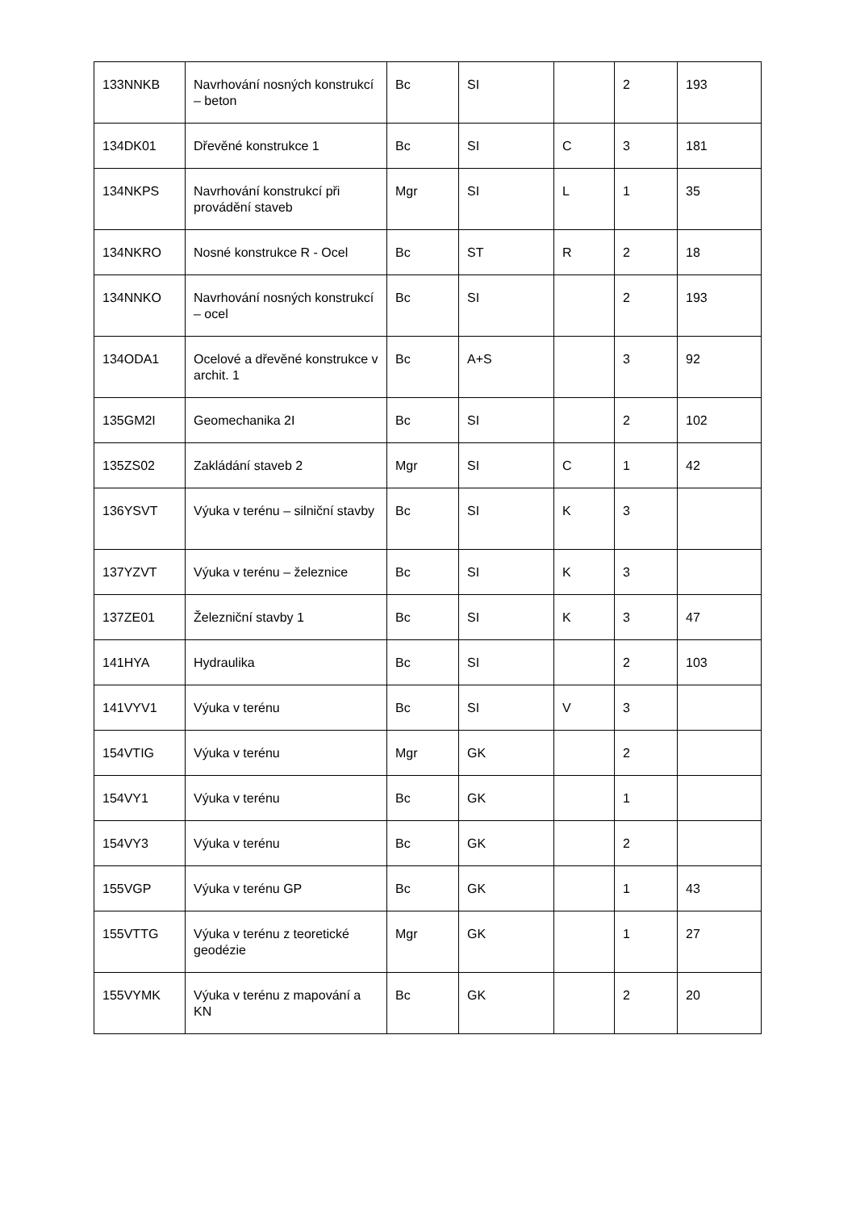| 133NNKB | Navrhování nosných konstrukcí – beton | Bc | SI | | 2 | 193 |
| 134DK01 | Dřevěné konstrukce 1 | Bc | SI | C | 3 | 181 |
| 134NKPS | Navrhování konstrukcí při provádění staveb | Mgr | SI | L | 1 | 35 |
| 134NKRO | Nosné konstrukce R - Ocel | Bc | ST | R | 2 | 18 |
| 134NNKO | Navrhování nosných konstrukcí – ocel | Bc | SI | | 2 | 193 |
| 134ODA1 | Ocelové a dřevěné konstrukce v archit. 1 | Bc | A+S | | 3 | 92 |
| 135GM2I | Geomechanika 2I | Bc | SI | | 2 | 102 |
| 135ZS02 | Zakládání staveb 2 | Mgr | SI | C | 1 | 42 |
| 136YSVT | Výuka v terénu – silniční stavby | Bc | SI | K | 3 | |
| 137YZVT | Výuka v terénu – železnice | Bc | SI | K | 3 | |
| 137ZE01 | Železniční stavby 1 | Bc | SI | K | 3 | 47 |
| 141HYA | Hydraulika | Bc | SI | | 2 | 103 |
| 141VYV1 | Výuka v terénu | Bc | SI | V | 3 | |
| 154VTIG | Výuka v terénu | Mgr | GK | | 2 | |
| 154VY1 | Výuka v terénu | Bc | GK | | 1 | |
| 154VY3 | Výuka v terénu | Bc | GK | | 2 | |
| 155VGP | Výuka v terénu GP | Bc | GK | | 1 | 43 |
| 155VTTG | Výuka v terénu z teoretické geodézie | Mgr | GK | | 1 | 27 |
| 155VYMK | Výuka v terénu z mapování a KN | Bc | GK | | 2 | 20 |